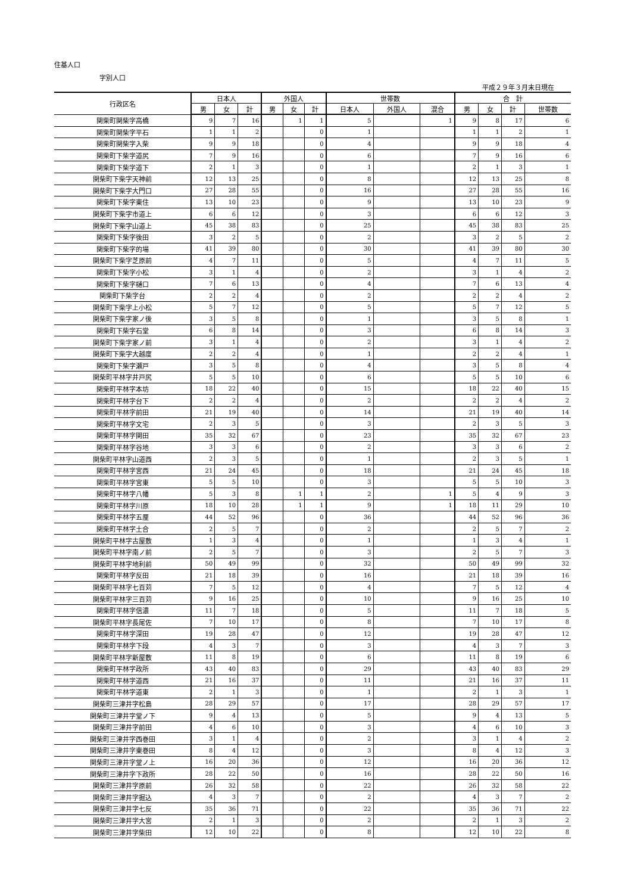住基人口
字別人口
平成２９年３月末日現在
| 行政区名 | 日本人 | | | 外国人 | | | 世帯数 | | | 合 計 | | | |
| --- | --- | --- | --- | --- | --- | --- | --- | --- | --- | --- | --- | --- | --- |
| | 男 | 女 | 計 | 男 | 女 | 計 | 日本人 | 外国人 | 混合 | 男 | 女 | 計 | 世帯数 |
| 関柴町関柴字高橋 | 9 | 7 | 16 | | 1 | 1 | 5 | | 1 | 9 | 8 | 17 | 6 |
| 関柴町関柴字平石 | 1 | 1 | 2 | | | 0 | 1 | | | 1 | 1 | 2 | 1 |
| 関柴町関柴字入柴 | 9 | 9 | 18 | | | 0 | 4 | | | 9 | 9 | 18 | 4 |
| 関柴町下柴字道尻 | 7 | 9 | 16 | | | 0 | 6 | | | 7 | 9 | 16 | 6 |
| 関柴町下柴字道下 | 2 | 1 | 3 | | | 0 | 1 | | | 2 | 1 | 3 | 1 |
| 関柴町下柴字天神前 | 12 | 13 | 25 | | | 0 | 8 | | | 12 | 13 | 25 | 8 |
| 関柴町下柴字大門口 | 27 | 28 | 55 | | | 0 | 16 | | | 27 | 28 | 55 | 16 |
| 関柴町下柴字東住 | 13 | 10 | 23 | | | 0 | 9 | | | 13 | 10 | 23 | 9 |
| 関柴町下柴字市道上 | 6 | 6 | 12 | | | 0 | 3 | | | 6 | 6 | 12 | 3 |
| 関柴町下柴字山道上 | 45 | 38 | 83 | | | 0 | 25 | | | 45 | 38 | 83 | 25 |
| 関柴町下柴字後田 | 3 | 2 | 5 | | | 0 | 2 | | | 3 | 2 | 5 | 2 |
| 関柴町下柴字的場 | 41 | 39 | 80 | | | 0 | 30 | | | 41 | 39 | 80 | 30 |
| 関柴町下柴字芝原前 | 4 | 7 | 11 | | | 0 | 5 | | | 4 | 7 | 11 | 5 |
| 関柴町下柴字小松 | 3 | 1 | 4 | | | 0 | 2 | | | 3 | 1 | 4 | 2 |
| 関柴町下柴字樋口 | 7 | 6 | 13 | | | 0 | 4 | | | 7 | 6 | 13 | 4 |
| 関柴町下柴字台 | 2 | 2 | 4 | | | 0 | 2 | | | 2 | 2 | 4 | 2 |
| 関柴町下柴字上小松 | 5 | 7 | 12 | | | 0 | 5 | | | 5 | 7 | 12 | 5 |
| 関柴町下柴字家ノ後 | 3 | 5 | 8 | | | 0 | 1 | | | 3 | 5 | 8 | 1 |
| 関柴町下柴字石堂 | 6 | 8 | 14 | | | 0 | 3 | | | 6 | 8 | 14 | 3 |
| 関柴町下柴字家ノ前 | 3 | 1 | 4 | | | 0 | 2 | | | 3 | 1 | 4 | 2 |
| 関柴町下柴字大越度 | 2 | 2 | 4 | | | 0 | 1 | | | 2 | 2 | 4 | 1 |
| 関柴町下柴字瀬戸 | 3 | 5 | 8 | | | 0 | 4 | | | 3 | 5 | 8 | 4 |
| 関柴町平林字井戸尻 | 5 | 5 | 10 | | | 0 | 6 | | | 5 | 5 | 10 | 6 |
| 関柴町平林字本坊 | 18 | 22 | 40 | | | 0 | 15 | | | 18 | 22 | 40 | 15 |
| 関柴町平林字台下 | 2 | 2 | 4 | | | 0 | 2 | | | 2 | 2 | 4 | 2 |
| 関柴町平林字前田 | 21 | 19 | 40 | | | 0 | 14 | | | 21 | 19 | 40 | 14 |
| 関柴町平林字文宅 | 2 | 3 | 5 | | | 0 | 3 | | | 2 | 3 | 5 | 3 |
| 関柴町平林字関田 | 35 | 32 | 67 | | | 0 | 23 | | | 35 | 32 | 67 | 23 |
| 関柴町平林字谷地 | 3 | 3 | 6 | | | 0 | 2 | | | 3 | 3 | 6 | 2 |
| 関柴町平林字山道西 | 2 | 3 | 5 | | | 0 | 1 | | | 2 | 3 | 5 | 1 |
| 関柴町平林字宮西 | 21 | 24 | 45 | | | 0 | 18 | | | 21 | 24 | 45 | 18 |
| 関柴町平林字宮東 | 5 | 5 | 10 | | | 0 | 3 | | | 5 | 5 | 10 | 3 |
| 関柴町平林字八幡 | 5 | 3 | 8 | | 1 | 1 | 2 | | 1 | 5 | 4 | 9 | 3 |
| 関柴町平林字川原 | 18 | 10 | 28 | | 1 | 1 | 9 | | 1 | 18 | 11 | 29 | 10 |
| 関柴町平林字五厘 | 44 | 52 | 96 | | | 0 | 36 | | | 44 | 52 | 96 | 36 |
| 関柴町平林字土合 | 2 | 5 | 7 | | | 0 | 2 | | | 2 | 5 | 7 | 2 |
| 関柴町平林字古屋敷 | 1 | 3 | 4 | | | 0 | 1 | | | 1 | 3 | 4 | 1 |
| 関柴町平林字南ノ前 | 2 | 5 | 7 | | | 0 | 3 | | | 2 | 5 | 7 | 3 |
| 関柴町平林字地利前 | 50 | 49 | 99 | | | 0 | 32 | | | 50 | 49 | 99 | 32 |
| 関柴町平林字反田 | 21 | 18 | 39 | | | 0 | 16 | | | 21 | 18 | 39 | 16 |
| 関柴町平林字七百苅 | 7 | 5 | 12 | | | 0 | 4 | | | 7 | 5 | 12 | 4 |
| 関柴町平林字三百苅 | 9 | 16 | 25 | | | 0 | 10 | | | 9 | 16 | 25 | 10 |
| 関柴町平林字信濃 | 11 | 7 | 18 | | | 0 | 5 | | | 11 | 7 | 18 | 5 |
| 関柴町平林字長尾佐 | 7 | 10 | 17 | | | 0 | 8 | | | 7 | 10 | 17 | 8 |
| 関柴町平林字深田 | 19 | 28 | 47 | | | 0 | 12 | | | 19 | 28 | 47 | 12 |
| 関柴町平林字下段 | 4 | 3 | 7 | | | 0 | 3 | | | 4 | 3 | 7 | 3 |
| 関柴町平林字新屋敷 | 11 | 8 | 19 | | | 0 | 6 | | | 11 | 8 | 19 | 6 |
| 関柴町平林字政所 | 43 | 40 | 83 | | | 0 | 29 | | | 43 | 40 | 83 | 29 |
| 関柴町平林字道西 | 21 | 16 | 37 | | | 0 | 11 | | | 21 | 16 | 37 | 11 |
| 関柴町平林字道東 | 2 | 1 | 3 | | | 0 | 1 | | | 2 | 1 | 3 | 1 |
| 関柴町三津井字松島 | 28 | 29 | 57 | | | 0 | 17 | | | 28 | 29 | 57 | 17 |
| 関柴町三津井字堂ノ下 | 9 | 4 | 13 | | | 0 | 5 | | | 9 | 4 | 13 | 5 |
| 関柴町三津井字前田 | 4 | 6 | 10 | | | 0 | 3 | | | 4 | 6 | 10 | 3 |
| 関柴町三津井字西巻田 | 3 | 1 | 4 | | | 0 | 2 | | | 3 | 1 | 4 | 2 |
| 関柴町三津井字東巻田 | 8 | 4 | 12 | | | 0 | 3 | | | 8 | 4 | 12 | 3 |
| 関柴町三津井字堂ノ上 | 16 | 20 | 36 | | | 0 | 12 | | | 16 | 20 | 36 | 12 |
| 関柴町三津井字下政所 | 28 | 22 | 50 | | | 0 | 16 | | | 28 | 22 | 50 | 16 |
| 関柴町三津井字原前 | 26 | 32 | 58 | | | 0 | 22 | | | 26 | 32 | 58 | 22 |
| 関柴町三津井字掘込 | 4 | 3 | 7 | | | 0 | 2 | | | 4 | 3 | 7 | 2 |
| 関柴町三津井字七反 | 35 | 36 | 71 | | | 0 | 22 | | | 35 | 36 | 71 | 22 |
| 関柴町三津井字大宮 | 2 | 1 | 3 | | | 0 | 2 | | | 2 | 1 | 3 | 2 |
| 関柴町三津井字柴田 | 12 | 10 | 22 | | | 0 | 8 | | | 12 | 10 | 22 | 8 |